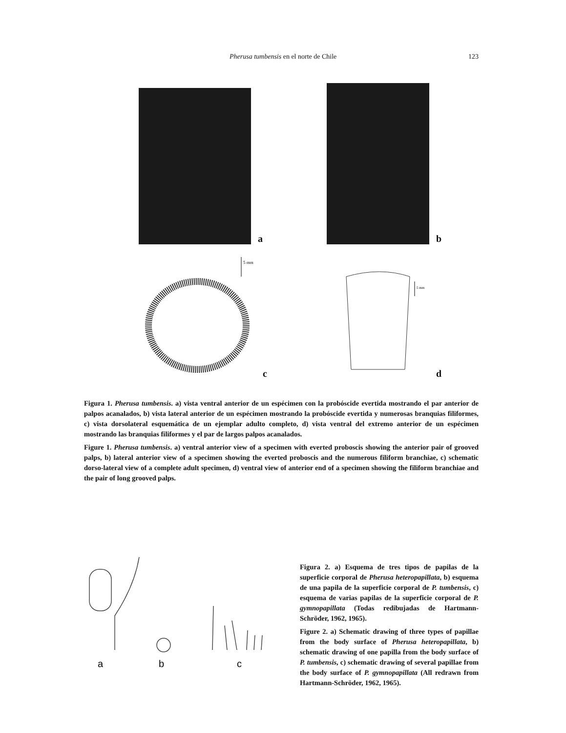Pherusa tumbensis en el norte de Chile 123
a
b
5 mm
c
5 mm
d
Figura 1. Pherusa tumbensis. a) vista ventral anterior de un espécimen con la probóscide evertida mostrando el par anterior de palpos acanalados, b) vista lateral anterior de un espécimen mostrando la probóscide evertida y numerosas branquias filiformes, c) vista dorsolateral esquemática de un ejemplar adulto completo, d) vista ventral del extremo anterior de un espécimen mostrando las branquias filiformes y el par de largos palpos acanalados.
Figure 1. Pherusa tumbensis. a) ventral anterior view of a specimen with everted proboscis showing the anterior pair of grooved palps, b) lateral anterior view of a specimen showing the everted proboscis and the numerous filiform branchiae, c) schematic dorso-lateral view of a complete adult specimen, d) ventral view of anterior end of a specimen showing the filiform branchiae and the pair of long grooved palps.
a
b
c
Figura 2. a) Esquema de tres tipos de papilas de la superficie corporal de Pherusa heteropapillata, b) esquema de una papila de la superficie corporal de P. tumbensis, c) esquema de varias papilas de la superficie corporal de P. gymnopapillata (Todas redibujadas de Hartmann-Schröder, 1962, 1965).
Figure 2. a) Schematic drawing of three types of papillae from the body surface of Pherusa heteropapillata, b) schematic drawing of one papilla from the body surface of P. tumbensis, c) schematic drawing of several papillae from the body surface of P. gymnopapillata (All redrawn from Hartmann-Schröder, 1962, 1965).